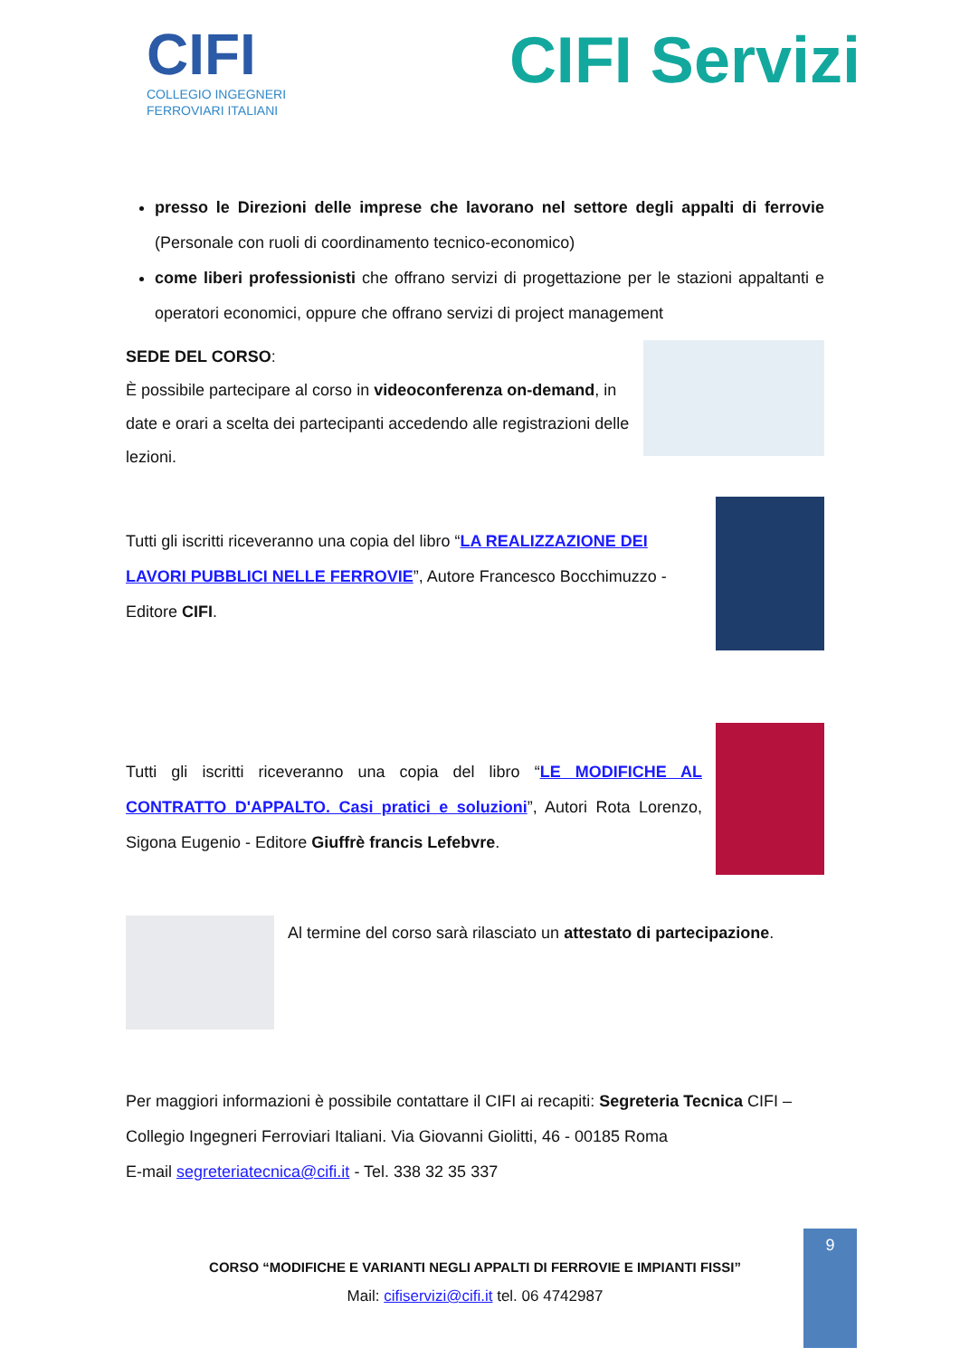CIFI
COLLEGIO INGEGNERI
FERROVIARI ITALIANI
CIFI Servizi
presso le Direzioni delle imprese che lavorano nel settore degli appalti di ferrovie (Personale con ruoli di coordinamento tecnico-economico)
come liberi professionisti che offrano servizi di progettazione per le stazioni appaltanti e operatori economici, oppure che offrano servizi di project management
SEDE DEL CORSO:
È possibile partecipare al corso in videoconferenza on-demand, in date e orari a scelta dei partecipanti accedendo alle registrazioni delle lezioni.
Tutti gli iscritti riceveranno una copia del libro “LA REALIZZAZIONE DEI LAVORI PUBBLICI NELLE FERROVIE”, Autore Francesco Bocchimuzzo - Editore CIFI.
Tutti gli iscritti riceveranno una copia del libro “LE MODIFICHE AL CONTRATTO D'APPALTO. Casi pratici e soluzioni”, Autori Rota Lorenzo, Sigona Eugenio - Editore Giuffrè francis Lefebvre.
Al termine del corso sarà rilasciato un attestato di partecipazione.
Per maggiori informazioni è possibile contattare il CIFI ai recapiti: Segreteria Tecnica CIFI – Collegio Ingegneri Ferroviari Italiani. Via Giovanni Giolitti, 46 - 00185 Roma
E-mail segreteriatecnica@cifi.it - Tel. 338 32 35 337
CORSO “MODIFICHE E VARIANTI NEGLI APPALTI DI FERROVIE E IMPIANTI FISSI”
Mail: cifiservizi@cifi.it tel. 06 4742987
9